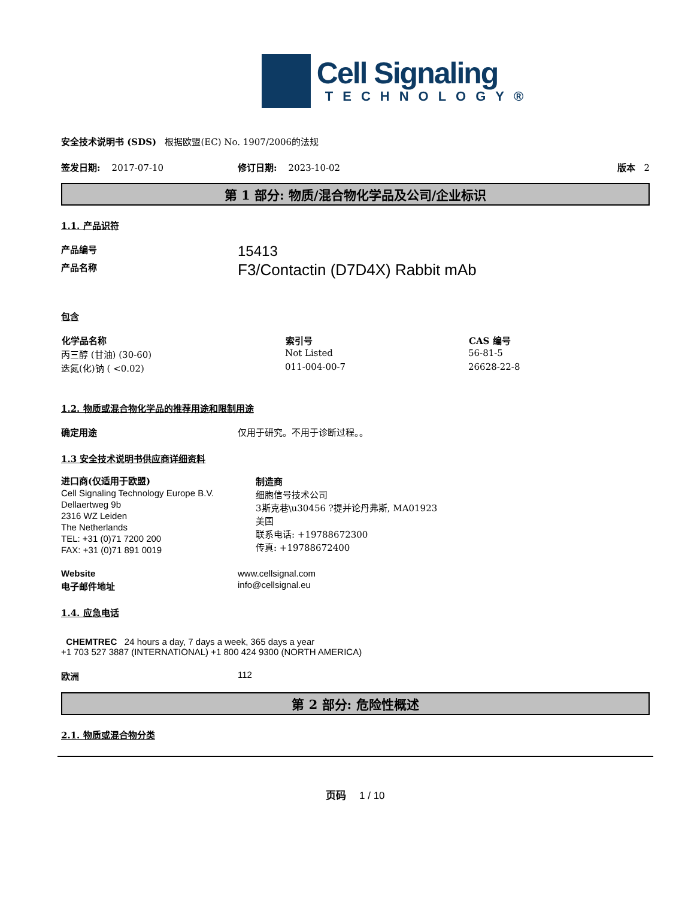Cell Signaling
TECHNOLOGY®
安全技术说明书 (SDS) 根据欧盟(EC) No. 1907/2006的法规
签发日期: 2017-07-10 修订日期: 2023-10-02 版本 2
第 1 部分: 物质/混合物化学品及公司/企业标识
1.1. 产品识符
| 产品编号 | 15413 |
| 产品名称 | F3/Contactin (D7D4X) Rabbit mAb |
包含
| 化学品名称 | 索引号 | CAS 编号 |
| --- | --- | --- |
| 丙三醇 (甘油) (30-60) | Not Listed | 56-81-5 |
| 迭氮(化)钠 ( <0.02) | 011-004-00-7 | 26628-22-8 |
1.2. 物质或混合物化学品的推荐用途和限制用途
| 确定用途 | 仅用于研究。不用于诊断过程。。 |
1.3 安全技术说明书供应商详细资料
进口商(仅适用于欧盟)
Cell Signaling Technology Europe B.V.
Dellaertweg 9b
2316 WZ Leiden
The Netherlands
TEL: +31 (0)71 7200 200
FAX: +31 (0)71 891 0019
制造商
细胞信号技术公司
3斯克巷\u30456 ?提并论丹弗斯, MA01923
美国
联系电话: +19788672300
传真: +19788672400
| Website | www.cellsignal.com |
| 电子邮件地址 | info@cellsignal.eu |
1.4. 应急电话
CHEMTREC 24 hours a day, 7 days a week, 365 days a year
+1 703 527 3887 (INTERNATIONAL) +1 800 424 9300 (NORTH AMERICA)
| 欧洲 | 112 |
第 2 部分: 危险性概述
2.1. 物质或混合物分类
页码 1 / 10